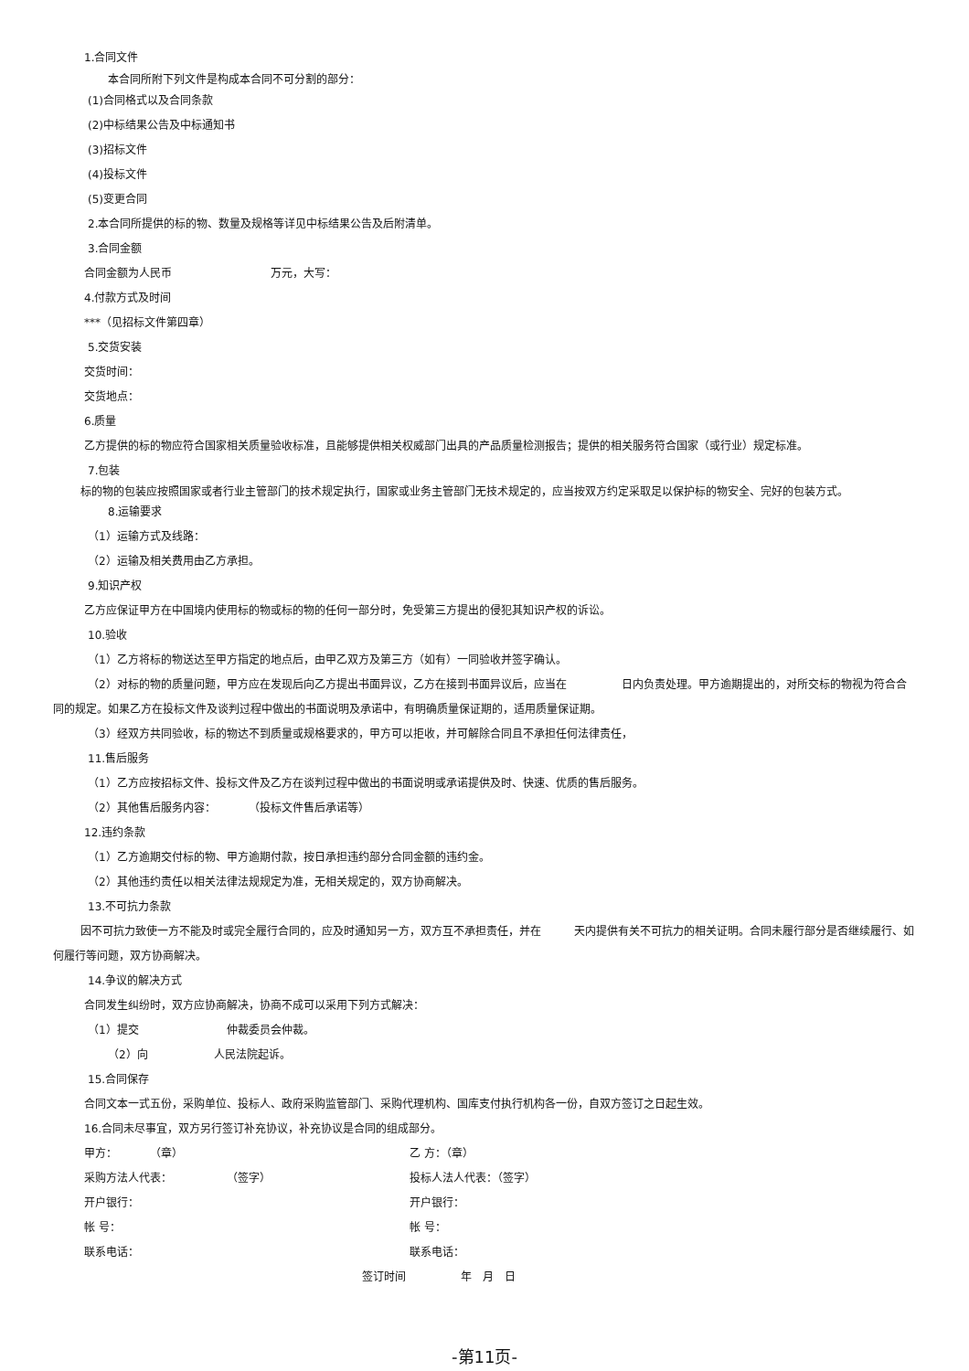1.合同文件
本合同所附下列文件是构成本合同不可分割的部分：
(1)合同格式以及合同条款
(2)中标结果公告及中标通知书
(3)招标文件
(4)投标文件
(5)变更合同
2.本合同所提供的标的物、数量及规格等详见中标结果公告及后附清单。
3.合同金额
合同金额为人民币　　　　　　　　　万元，大写：
4.付款方式及时间
***（见招标文件第四章）
5.交货安装
交货时间：
交货地点：
6.质量
乙方提供的标的物应符合国家相关质量验收标准，且能够提供相关权威部门出具的产品质量检测报告；提供的相关服务符合国家（或行业）规定标准。
7.包装
标的物的包装应按照国家或者行业主管部门的技术规定执行，国家或业务主管部门无技术规定的，应当按双方约定采取足以保护标的物安全、完好的包装方式。
8.运输要求
（1）运输方式及线路：
（2）运输及相关费用由乙方承担。
9.知识产权
乙方应保证甲方在中国境内使用标的物或标的物的任何一部分时，免受第三方提出的侵犯其知识产权的诉讼。
10.验收
（1）乙方将标的物送达至甲方指定的地点后，由甲乙双方及第三方（如有）一同验收并签字确认。
（2）对标的物的质量问题，甲方应在发现后向乙方提出书面异议，乙方在接到书面异议后，应当在　　　　　日内负责处理。甲方逾期提出的，对所交标的物视为符合合同的规定。如果乙方在投标文件及谈判过程中做出的书面说明及承诺中，有明确质量保证期的，适用质量保证期。
（3）经双方共同验收，标的物达不到质量或规格要求的，甲方可以拒收，并可解除合同且不承担任何法律责任，
11.售后服务
（1）乙方应按招标文件、投标文件及乙方在谈判过程中做出的书面说明或承诺提供及时、快速、优质的售后服务。
（2）其他售后服务内容：　　　　（投标文件售后承诺等）
12.违约条款
（1）乙方逾期交付标的物、甲方逾期付款，按日承担违约部分合同金额的违约金。
（2）其他违约责任以相关法律法规规定为准，无相关规定的，双方协商解决。
13.不可抗力条款
因不可抗力致使一方不能及时或完全履行合同的，应及时通知另一方，双方互不承担责任，并在　　　天内提供有关不可抗力的相关证明。合同未履行部分是否继续履行、如何履行等问题，双方协商解决。
14.争议的解决方式
合同发生纠纷时，双方应协商解决，协商不成可以采用下列方式解决：
（1）提交　　　　　　　　仲裁委员会仲裁。
（2）向　　　　　　人民法院起诉。
15.合同保存
合同文本一式五份，采购单位、投标人、政府采购监管部门、采购代理机构、国库支付执行机构各一份，自双方签订之日起生效。
16.合同未尽事宜，双方另行签订补充协议，补充协议是合同的组成部分。
甲方：　　　　（章） 乙 方：（章）
采购方法人代表：　　　　　　（签字） 投标人法人代表：（签字）
开户银行： 开户银行：
帐 号： 帐 号：
联系电话： 联系电话：
签订时间　　　　　年　月　日
-第11页-